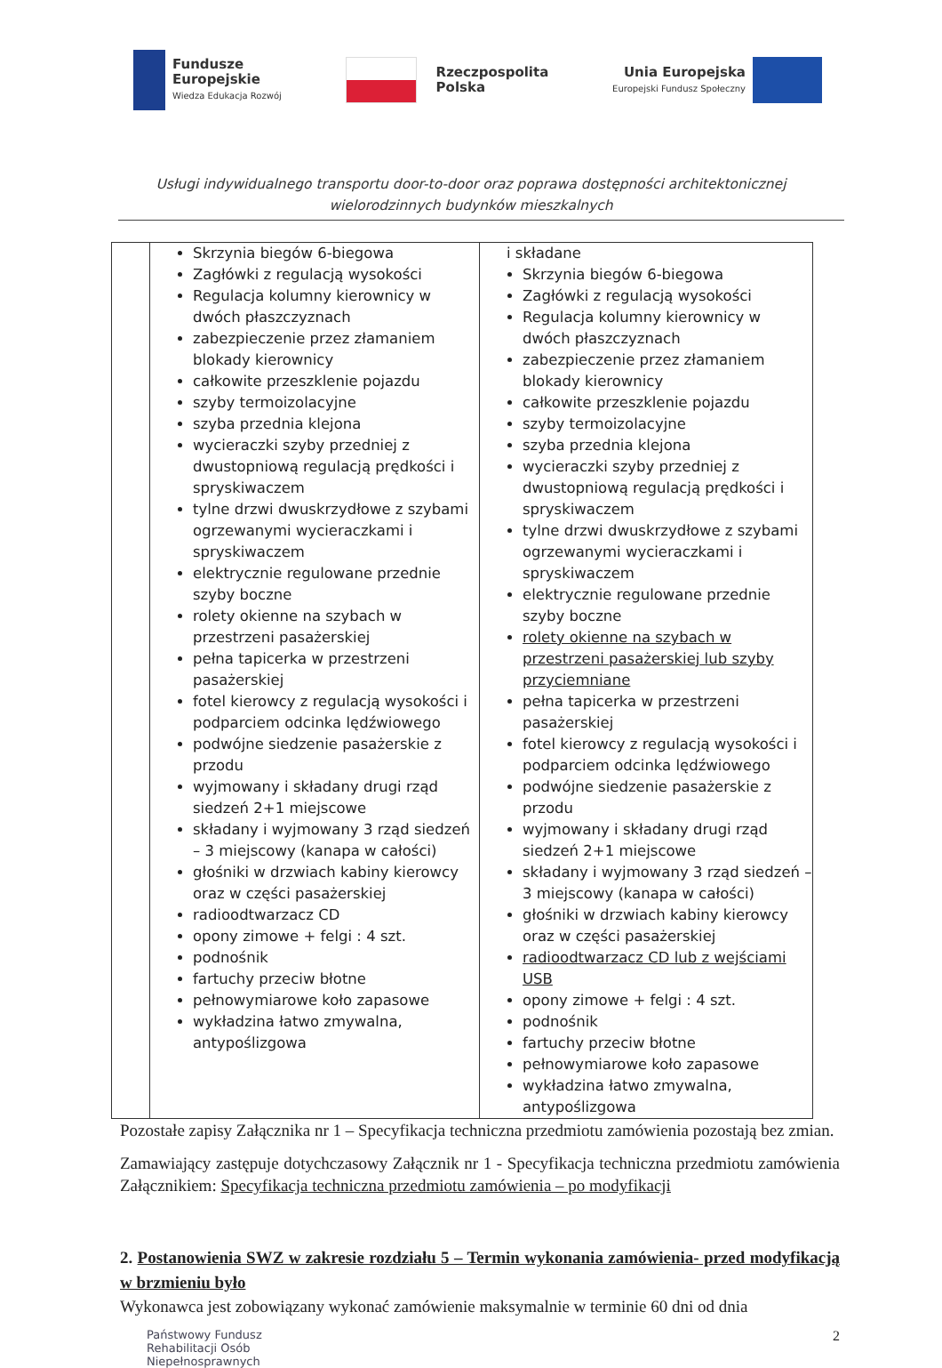Fundusze
Europejskie
Wiedza Edukacja Rozwój
Rzeczpospolita
Polska
Unia Europejska
Europejski Fundusz Społeczny
Usługi indywidualnego transportu door-to-door oraz poprawa dostępności architektonicznej
wielorodzinnych budynków mieszkalnych
| | Skrzynia biegów 6-biegowa Zagłówki z regulacją wysokości Regulacja kolumny kierownicy w dwóch płaszczyznach zabezpieczenie przez złamaniem blokady kierownicy całkowite przeszklenie pojazdu szyby termoizolacyjne szyba przednia klejona wycieraczki szyby przedniej z dwustopniową regulacją prędkości i spryskiwaczem tylne drzwi dwuskrzydłowe z szybami ogrzewanymi wycieraczkami i spryskiwaczem elektrycznie regulowane przednie szyby boczne rolety okienne na szybach w przestrzeni pasażerskiej pełna tapicerka w przestrzeni pasażerskiej fotel kierowcy z regulacją wysokości i podparciem odcinka lędźwiowego podwójne siedzenie pasażerskie z przodu wyjmowany i składany drugi rząd siedzeń 2+1 miejscowe składany i wyjmowany 3 rząd siedzeń – 3 miejscowy (kanapa w całości) głośniki w drzwiach kabiny kierowcy oraz w części pasażerskiej radioodtwarzacz CD opony zimowe + felgi : 4 szt. podnośnik fartuchy przeciw błotne pełnowymiarowe koło zapasowe wykładzina łatwo zmywalna, antypoślizgowa | i składane Skrzynia biegów 6-biegowa Zagłówki z regulacją wysokości Regulacja kolumny kierownicy w dwóch płaszczyznach zabezpieczenie przez złamaniem blokady kierownicy całkowite przeszklenie pojazdu szyby termoizolacyjne szyba przednia klejona wycieraczki szyby przedniej z dwustopniową regulacją prędkości i spryskiwaczem tylne drzwi dwuskrzydłowe z szybami ogrzewanymi wycieraczkami i spryskiwaczem elektrycznie regulowane przednie szyby boczne rolety okienne na szybach w przestrzeni pasażerskiej lub szyby przyciemniane pełna tapicerka w przestrzeni pasażerskiej fotel kierowcy z regulacją wysokości i podparciem odcinka lędźwiowego podwójne siedzenie pasażerskie z przodu wyjmowany i składany drugi rząd siedzeń 2+1 miejscowe składany i wyjmowany 3 rząd siedzeń – 3 miejscowy (kanapa w całości) głośniki w drzwiach kabiny kierowcy oraz w części pasażerskiej radioodtwarzacz CD lub z wejściami USB opony zimowe + felgi : 4 szt. podnośnik fartuchy przeciw błotne pełnowymiarowe koło zapasowe wykładzina łatwo zmywalna, antypoślizgowa |
Pozostałe zapisy Załącznika nr 1 – Specyfikacja techniczna przedmiotu zamówienia pozostają bez zmian.
Zamawiający zastępuje dotychczasowy Załącznik nr 1 - Specyfikacja techniczna przedmiotu zamówienia Załącznikiem: Specyfikacja techniczna przedmiotu zamówienia – po modyfikacji
2. Postanowienia SWZ w zakresie rozdziału 5 – Termin wykonania zamówienia- przed modyfikacją w brzmieniu było
Wykonawca jest zobowiązany wykonać zamówienie maksymalnie w terminie 60 dni od dnia
Państwowy Fundusz
Rehabilitacji Osób
Niepełnosprawnych
2